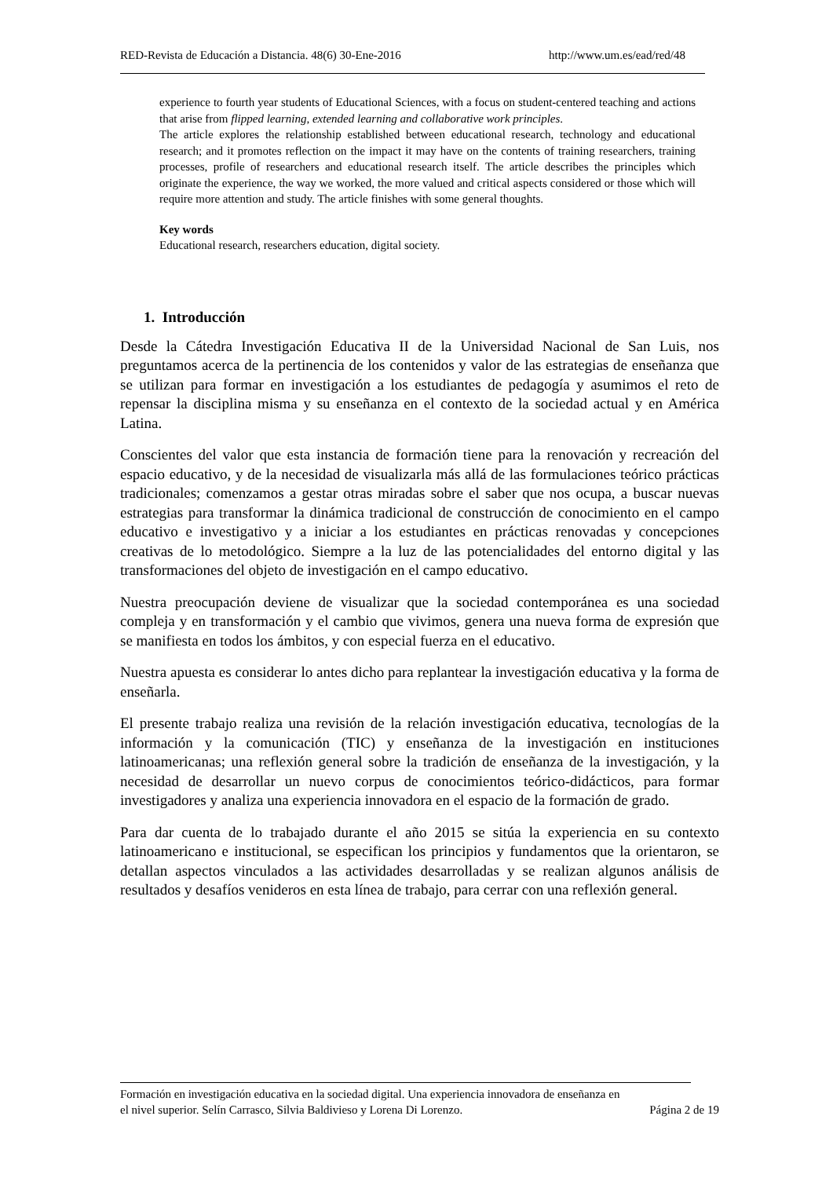RED-Revista de Educación a Distancia. 48(6) 30-Ene-2016 http://www.um.es/ead/red/48
experience to fourth year students of Educational Sciences, with a focus on student-centered teaching and actions that arise from flipped learning, extended learning and collaborative work principles.
The article explores the relationship established between educational research, technology and educational research; and it promotes reflection on the impact it may have on the contents of training researchers, training processes, profile of researchers and educational research itself. The article describes the principles which originate the experience, the way we worked, the more valued and critical aspects considered or those which will require more attention and study. The article finishes with some general thoughts.
Key words
Educational research, researchers education, digital society.
1. Introducción
Desde la Cátedra Investigación Educativa II de la Universidad Nacional de San Luis, nos preguntamos acerca de la pertinencia de los contenidos y valor de las estrategias de enseñanza que se utilizan para formar en investigación a los estudiantes de pedagogía y asumimos el reto de repensar la disciplina misma y su enseñanza en el contexto de la sociedad actual y en América Latina.
Conscientes del valor que esta instancia de formación tiene para la renovación y recreación del espacio educativo, y de la necesidad de visualizarla más allá de las formulaciones teórico prácticas tradicionales; comenzamos a gestar otras miradas sobre el saber que nos ocupa, a buscar nuevas estrategias para transformar la dinámica tradicional de construcción de conocimiento en el campo educativo e investigativo y a iniciar a los estudiantes en prácticas renovadas y concepciones creativas de lo metodológico. Siempre a la luz de las potencialidades del entorno digital y las transformaciones del objeto de investigación en el campo educativo.
Nuestra preocupación deviene de visualizar que la sociedad contemporánea es una sociedad compleja y en transformación y el cambio que vivimos, genera una nueva forma de expresión que se manifiesta en todos los ámbitos, y con especial fuerza en el educativo.
Nuestra apuesta es considerar lo antes dicho para replantear la investigación educativa y la forma de enseñarla.
El presente trabajo realiza una revisión de la relación investigación educativa, tecnologías de la información y la comunicación (TIC) y enseñanza de la investigación en instituciones latinoamericanas; una reflexión general sobre la tradición de enseñanza de la investigación, y la necesidad de desarrollar un nuevo corpus de conocimientos teórico-didácticos, para formar investigadores y analiza una experiencia innovadora en el espacio de la formación de grado.
Para dar cuenta de lo trabajado durante el año 2015 se sitúa la experiencia en su contexto latinoamericano e institucional, se especifican los principios y fundamentos que la orientaron, se detallan aspectos vinculados a las actividades desarrolladas y se realizan algunos análisis de resultados y desafíos venideros en esta línea de trabajo, para cerrar con una reflexión general.
Formación en investigación educativa en la sociedad digital. Una experiencia innovadora de enseñanza en
el nivel superior. Selín Carrasco, Silvia Baldivieso y Lorena Di Lorenzo. Página 2 de 19